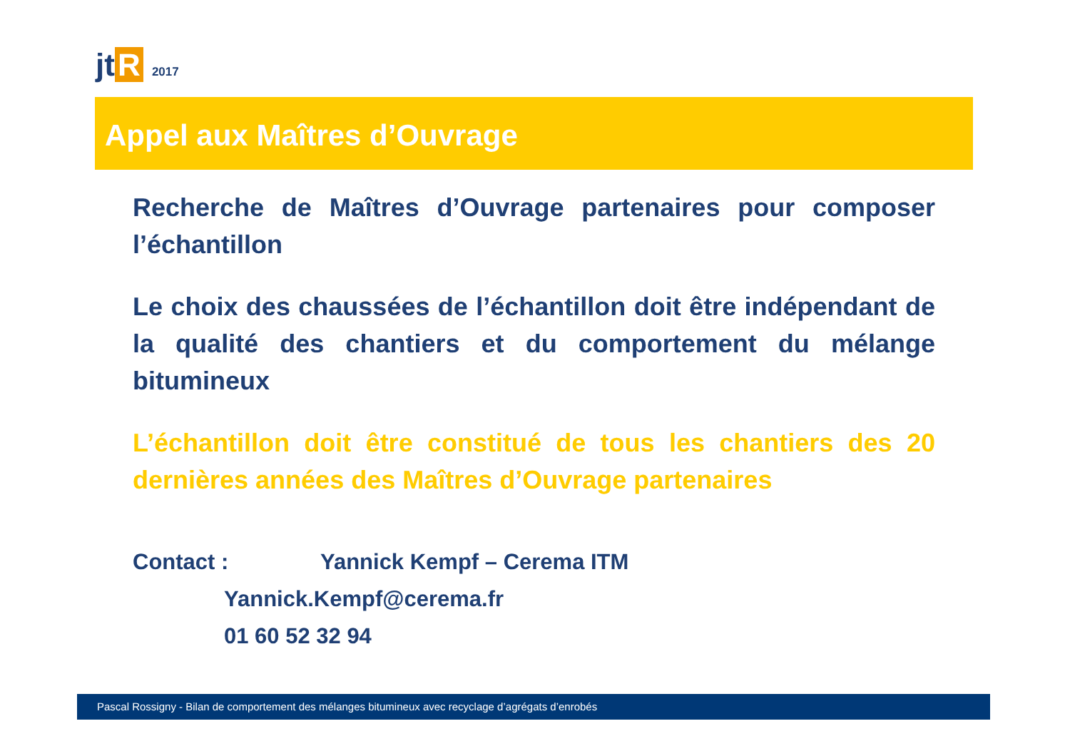jt R 2017
Appel aux Maîtres d’Ouvrage
Recherche de Maîtres d’Ouvrage partenaires pour composer l’échantillon
Le choix des chaussées de l’échantillon doit être indépendant de la qualité des chantiers et du comportement du mélange bitumineux
L’échantillon doit être constitué de tous les chantiers des 20 dernières années des Maîtres d’Ouvrage partenaires
Contact : Yannick Kempf – Cerema ITM
Yannick.Kempf@cerema.fr
01 60 52 32 94
Pascal Rossigny - Bilan de comportement des mélanges bitumineux avec recyclage d’agrégats d’enrobés